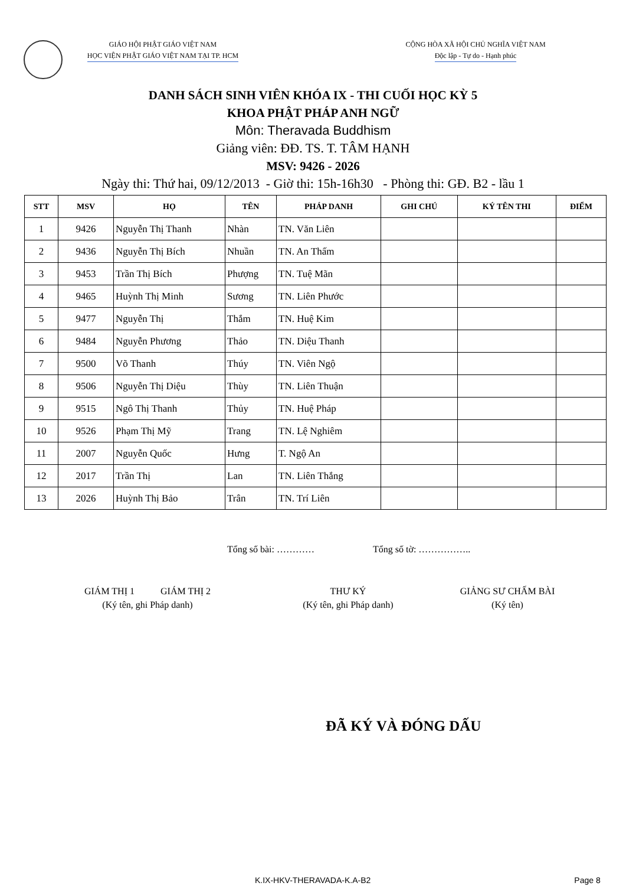GIÁO HỘI PHẬT GIÁO VIỆT NAM
HỌC VIỆN PHẬT GIÁO VIỆT NAM TẠI TP. HCM
CỘNG HÒA XÃ HỘI CHỦ NGHĨA VIỆT NAM
Độc lập - Tự do - Hạnh phúc
DANH SÁCH SINH VIÊN KHÓA IX - THI CUỐI HỌC KỲ 5
KHOA PHẬT PHÁP ANH NGỮ
Môn: Theravada Buddhism
Giảng viên: ĐĐ. TS. T. TÂM HẠNH
MSV: 9426 - 2026
Ngày thi: Thứ hai, 09/12/2013 - Giờ thi: 15h-16h30 - Phòng thi: GĐ. B2 - lầu 1
| STT | MSV | HỌ | TÊN | PHÁP DANH | GHI CHÚ | KÝ TÊN THI | ĐIỂM |
| --- | --- | --- | --- | --- | --- | --- | --- |
| 1 | 9426 | Nguyễn Thị Thanh | Nhàn | TN. Văn Liên | | | |
| 2 | 9436 | Nguyễn Thị Bích | Nhuần | TN. An Thấm | | | |
| 3 | 9453 | Trần Thị Bích | Phượng | TN. Tuệ Mãn | | | |
| 4 | 9465 | Huỳnh Thị Minh | Sương | TN. Liên Phước | | | |
| 5 | 9477 | Nguyễn Thị | Thắm | TN. Huệ Kim | | | |
| 6 | 9484 | Nguyễn Phương | Thảo | TN. Diệu Thanh | | | |
| 7 | 9500 | Võ Thanh | Thúy | TN. Viên Ngộ | | | |
| 8 | 9506 | Nguyễn Thị Diệu | Thùy | TN. Liên Thuận | | | |
| 9 | 9515 | Ngô Thị Thanh | Thủy | TN. Huệ Pháp | | | |
| 10 | 9526 | Phạm Thị Mỹ | Trang | TN. Lệ Nghiêm | | | |
| 11 | 2007 | Nguyễn Quốc | Hưng | T. Ngộ An | | | |
| 12 | 2017 | Trần Thị | Lan | TN. Liên Thắng | | | |
| 13 | 2026 | Huỳnh Thị Bảo | Trân | TN. Trí Liên | | | |
Tổng số bài: ………… Tổng số tờ: ……………..
GIÁM THỊ 1 GIÁM THỊ 2
(Ký tên, ghi Pháp danh)
THƯ KÝ
(Ký tên, ghi Pháp danh)
GIẢNG SƯ CHẤM BÀI
(Ký tên)
ĐÃ KÝ VÀ ĐÓNG DẤU
K.IX-HKV-THERAVADA-K.A-B2 Page 8